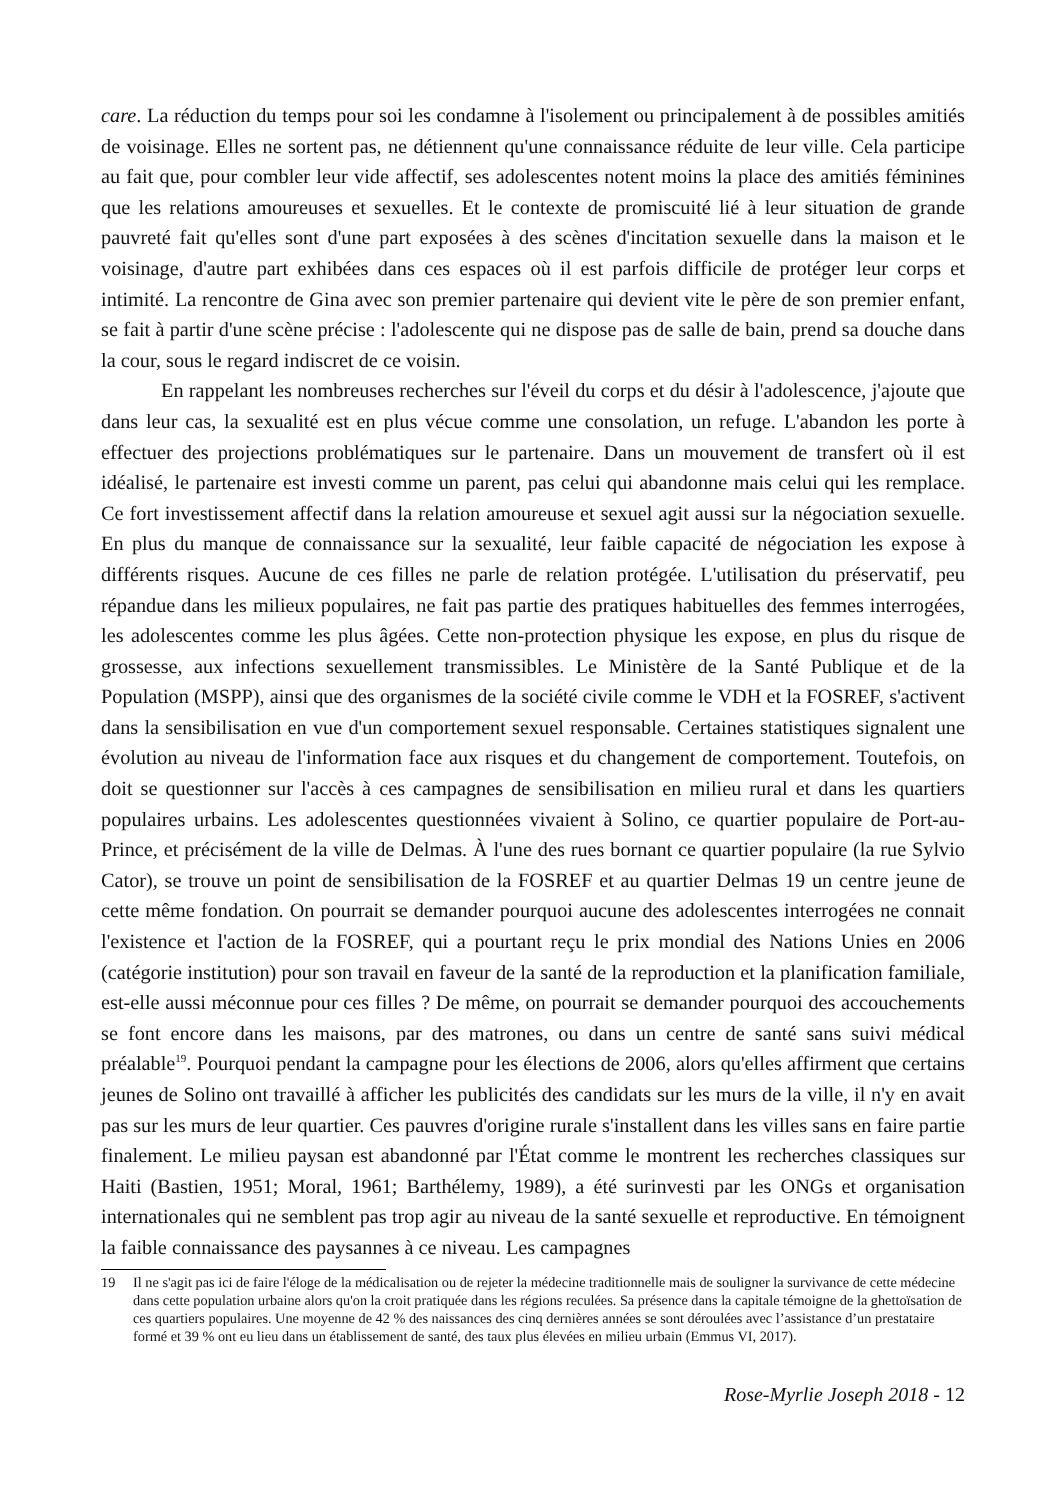care. La réduction du temps pour soi les condamne à l'isolement ou principalement à de possibles amitiés de voisinage. Elles ne sortent pas, ne détiennent qu'une connaissance réduite de leur ville. Cela participe au fait que, pour combler leur vide affectif, ses adolescentes notent moins la place des amitiés féminines que les relations amoureuses et sexuelles. Et le contexte de promiscuité lié à leur situation de grande pauvreté fait qu'elles sont d'une part exposées à des scènes d'incitation sexuelle dans la maison et le voisinage, d'autre part exhibées dans ces espaces où il est parfois difficile de protéger leur corps et intimité. La rencontre de Gina avec son premier partenaire qui devient vite le père de son premier enfant, se fait à partir d'une scène précise : l'adolescente qui ne dispose pas de salle de bain, prend sa douche dans la cour, sous le regard indiscret de ce voisin.
En rappelant les nombreuses recherches sur l'éveil du corps et du désir à l'adolescence, j'ajoute que dans leur cas, la sexualité est en plus vécue comme une consolation, un refuge. L'abandon les porte à effectuer des projections problématiques sur le partenaire. Dans un mouvement de transfert où il est idéalisé, le partenaire est investi comme un parent, pas celui qui abandonne mais celui qui les remplace. Ce fort investissement affectif dans la relation amoureuse et sexuel agit aussi sur la négociation sexuelle. En plus du manque de connaissance sur la sexualité, leur faible capacité de négociation les expose à différents risques. Aucune de ces filles ne parle de relation protégée. L'utilisation du préservatif, peu répandue dans les milieux populaires, ne fait pas partie des pratiques habituelles des femmes interrogées, les adolescentes comme les plus âgées. Cette non-protection physique les expose, en plus du risque de grossesse, aux infections sexuellement transmissibles. Le Ministère de la Santé Publique et de la Population (MSPP), ainsi que des organismes de la société civile comme le VDH et la FOSREF, s'activent dans la sensibilisation en vue d'un comportement sexuel responsable. Certaines statistiques signalent une évolution au niveau de l'information face aux risques et du changement de comportement. Toutefois, on doit se questionner sur l'accès à ces campagnes de sensibilisation en milieu rural et dans les quartiers populaires urbains. Les adolescentes questionnées vivaient à Solino, ce quartier populaire de Port-au-Prince, et précisément de la ville de Delmas. À l'une des rues bornant ce quartier populaire (la rue Sylvio Cator), se trouve un point de sensibilisation de la FOSREF et au quartier Delmas 19 un centre jeune de cette même fondation. On pourrait se demander pourquoi aucune des adolescentes interrogées ne connait l'existence et l'action de la FOSREF, qui a pourtant reçu le prix mondial des Nations Unies en 2006 (catégorie institution) pour son travail en faveur de la santé de la reproduction et la planification familiale, est-elle aussi méconnue pour ces filles ? De même, on pourrait se demander pourquoi des accouchements se font encore dans les maisons, par des matrones, ou dans un centre de santé sans suivi médical préalable<sup>19</sup>. Pourquoi pendant la campagne pour les élections de 2006, alors qu'elles affirment que certains jeunes de Solino ont travaillé à afficher les publicités des candidats sur les murs de la ville, il n'y en avait pas sur les murs de leur quartier. Ces pauvres d'origine rurale s'installent dans les villes sans en faire partie finalement. Le milieu paysan est abandonné par l'État comme le montrent les recherches classiques sur Haiti (Bastien, 1951; Moral, 1961; Barthélemy, 1989), a été surinvesti par les ONGs et organisation internationales qui ne semblent pas trop agir au niveau de la santé sexuelle et reproductive. En témoignent la faible connaissance des paysannes à ce niveau. Les campagnes
19 Il ne s'agit pas ici de faire l'éloge de la médicalisation ou de rejeter la médecine traditionnelle mais de souligner la survivance de cette médecine dans cette population urbaine alors qu'on la croit pratiquée dans les régions reculées. Sa présence dans la capitale témoigne de la ghettoïsation de ces quartiers populaires. Une moyenne de 42 % des naissances des cinq dernières années se sont déroulées avec l’assistance d’un prestataire formé et 39 % ont eu lieu dans un établissement de santé, des taux plus élevées en milieu urbain (Emmus VI, 2017).
Rose-Myrlie Joseph 2018 - 12